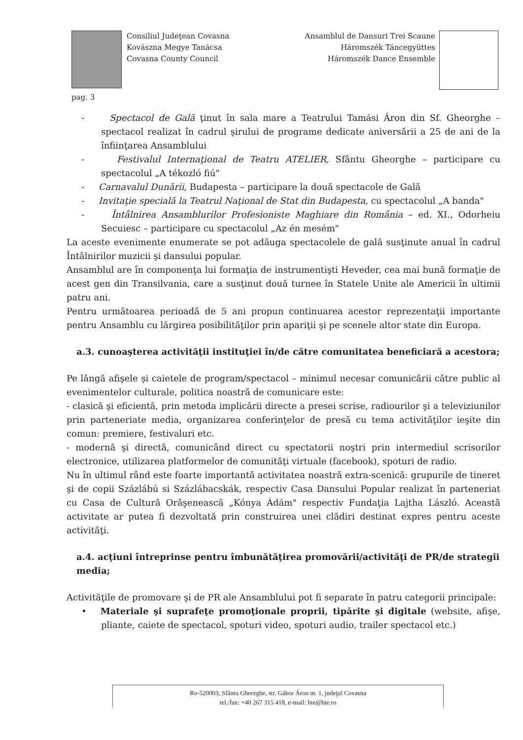Consiliul Judeţean Covasna
Kovászna Megye Tanácsa
Covasna County Council
Ansamblul de Dansuri Trei Scaune
Háromszék Táncegyüttes
Háromszék Dance Ensemble
pag. 3
- Spectacol de Gală ţinut în sala mare a Teatrului Tamási Áron din Sf. Gheorghe – spectacol realizat în cadrul şirului de programe dedicate aniversării a 25 de ani de la înfiinţarea Ansamblului
- Festivalul Internaţional de Teatru ATELIER, Sfântu Gheorghe – participare cu spectacolul „A tékozló fiú"
- Carnavalul Dunării, Budapesta – participare la două spectacole de Gală
- Invitaţie specială la Teatrul Naţional de Stat din Budapesta, cu spectacolul „A banda"
- Întâlnirea Ansamblurilor Profesioniste Maghiare din România – ed. XI., Odorheiu Secuiesc – participare cu spectacolul „Az én mesém"
La aceste evenimente enumerate se pot adăuga spectacolele de gală susţinute anual în cadrul Întâlnirilor muzicii şi dansului popular.
Ansamblul are în componenţa lui formaţia de instrumentişti Heveder, cea mai bună formaţie de acest gen din Transilvania, care a susţinut două turnee în Statele Unite ale Americii în ultimii patru ani.
Pentru următoarea perioadă de 5 ani propun continuarea acestor reprezentaţii importante pentru Ansamblu cu lărgirea posibilităţilor prin apariţii şi pe scenele altor state din Europa.
a.3. cunoaşterea activităţii instituţiei în/de către comunitatea beneficiară a acestora;
Pe lângă afişele şi caietele de program/spectacol – minimul necesar comunicării către public al evenimentelor culturale, politica noastră de comunicare este:
- clasică şi eficientă, prin metoda implicării directe a presei scrise, radiourilor şi a televiziunilor prin parteneriate media, organizarea conferinţelor de presă cu tema activităţilor ieşite din comun: premiere, festivaluri etc.
- modernă şi directă, comunicând direct cu spectatorii noştri prin intermediul scrisorilor electronice, utilizarea platformelor de comunităţi virtuale (facebook), spoturi de radio.
Nu în ultimul rând este foarte importantă activitatea noastră extra-scenică: grupurile de tineret şi de copii Százlábú si Százlábacskák, respectiv Casa Dansului Popular realizat în parteneriat cu Casa de Cultură Orăşenească „Kónya Ádám" respectiv Fundaţia Lajtha László. Această activitate ar putea fi dezvoltată prin construirea unei clădiri destinat expres pentru aceste activităţi.
a.4. acţiuni întreprinse pentru îmbunătăţirea promovării/activităţi de PR/de strategii media;
Activităţile de promovare şi de PR ale Ansamblului pot fi separate în patru categorii principale:
• Materiale şi suprafeţe promoţionale proprii, tipărite şi digitale (website, afişe, pliante, caiete de spectacol, spoturi video, spoturi audio, trailer spectacol etc.)
Ro-520003, Sfântu Gheorghe, str. Gábor Áron nr. 1, judeţul Covasna
tel./fax: +40 267 315 418, e-mail: hte@hte.ro